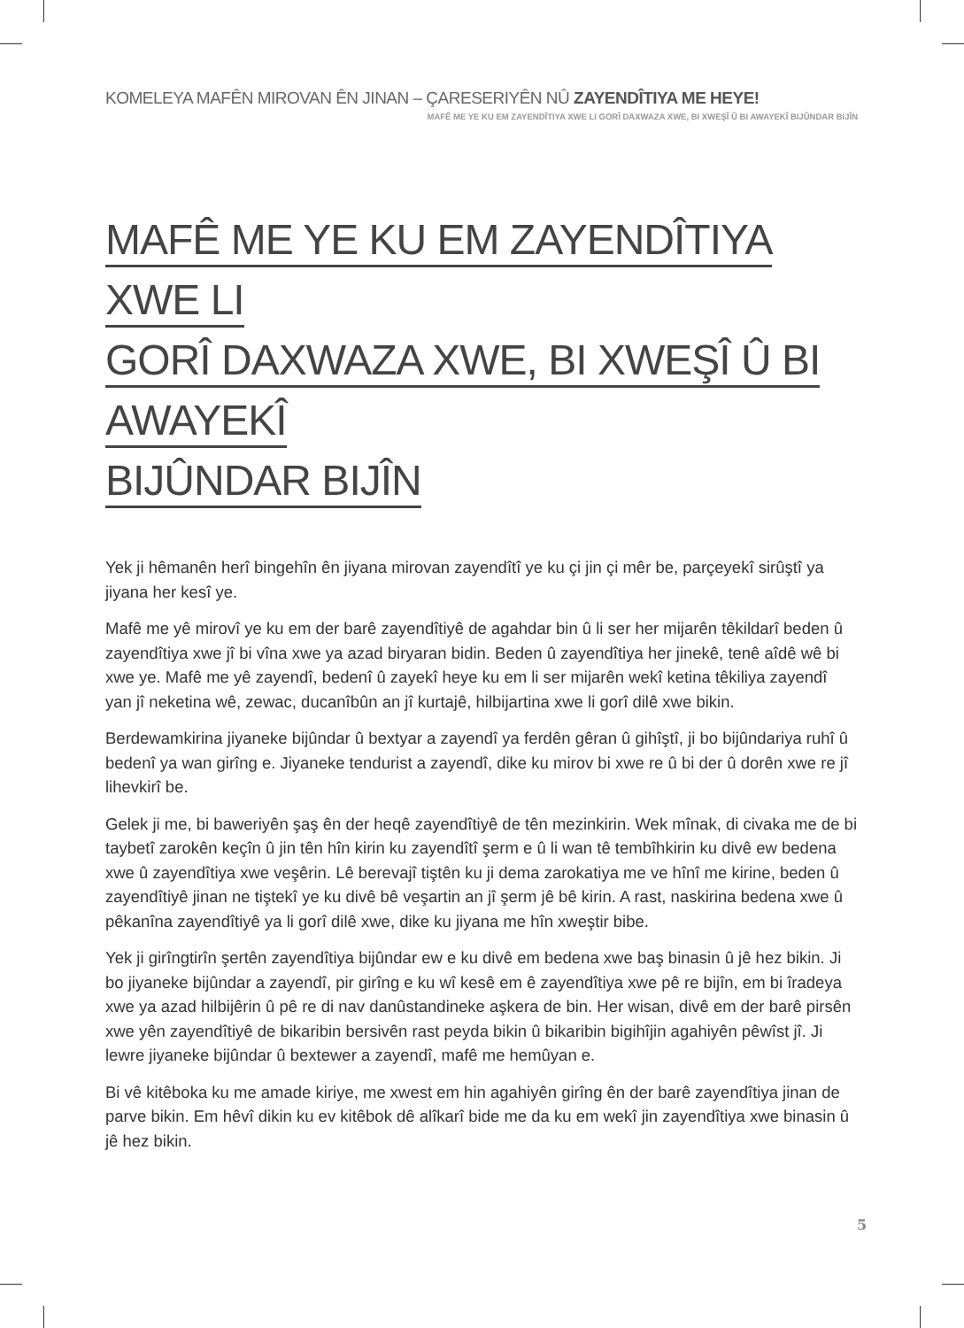KOMELEYA MAFÊN MIROVAN ÊN JINAN – ÇARESERIYÊN NÛ ZAYENDÎTIYA ME HEYE!
MAFÊ ME YE KU EM ZAYENDÎTIYA XWE LI GORÎ DAXWAZA XWE, BI XWEŞÎ Û BI AWAYEKÎ BIJÛNDAR BIJÎN
MAFÊ ME YE KU EM ZAYENDÎTIYA XWE LI
GORÎ DAXWAZA XWE, BI XWEŞÎ Û BI AWAYEKÎ
BIJÛNDAR BIJÎN
Yek ji hêmanên herî bingehîn ên jiyana mirovan zayendîtî ye ku çi jin çi mêr be, parçeyekî sirûştî ya jiyana her kesî ye.
Mafê me yê mirovî ye ku em der barê zayendîtiyê de agahdar bin û li ser her mijarên têkildarî beden û zayendîtiya xwe jî bi vîna xwe ya azad biryaran bidin. Beden û zayendîtiya her jinekê, tenê aîdê wê bi xwe ye. Mafê me yê zayendî, bedenî û zayekî heye ku em li ser mijarên wekî ketina têkiliya zayendî yan jî neketina wê, zewac, ducanîbûn an jî kurtajê, hilbijartina xwe li gorî dilê xwe bikin.
Berdewamkirina jiyaneke bijûndar û bextyar a zayendî ya ferdên gêran û gihîştî, ji bo bijûndariya ruhî û bedenî ya wan girîng e. Jiyaneke tendurist a zayendî, dike ku mirov bi xwe re û bi der û dorên xwe re jî lihevkirî be.
Gelek ji me, bi baweriyên şaş ên der heqê zayendîtiyê de tên mezinkirin. Wek mînak, di civaka me de bi taybetî zarokên keçîn û jin tên hîn kirin ku zayendîtî şerm e û li wan tê tembîhkirin ku divê ew bedena xwe û zayendîtiya xwe veşêrin. Lê berevajî tiştên ku ji dema zarokatiya me ve hînî me kirine, beden û zayendîtiyê jinan ne tiştekî ye ku divê bê veşartin an jî şerm jê bê kirin. A rast, naskirina bedena xwe û pêkanîna zayendîtiyê ya li gorî dilê xwe, dike ku jiyana me hîn xweştir bibe.
Yek ji girîngtirîn şertên zayendîtiya bijûndar ew e ku divê em bedena xwe baş binasin û jê hez bikin. Ji bo jiyaneke bijûndar a zayendî, pir girîng e ku wî kesê em ê zayendîtiya xwe pê re bijîn, em bi îradeya xwe ya azad hilbijêrin û pê re di nav danûstandineke aşkera de bin. Her wisan, divê em der barê pirsên xwe yên zayendîtiyê de bikaribin bersivên rast peyda bikin û bikaribin bigihîjin agahiyên pêwîst jî. Ji lewre jiyaneke bijûndar û bextewer a zayendî, mafê me hemûyan e.
Bi vê kitêboka ku me amade kiriye, me xwest em hin agahiyên girîng ên der barê zayendîtiya jinan de parve bikin. Em hêvî dikin ku ev kitêbok dê alîkarî bide me da ku em wekî jin zayendîtiya xwe binasin û jê hez bikin.
5